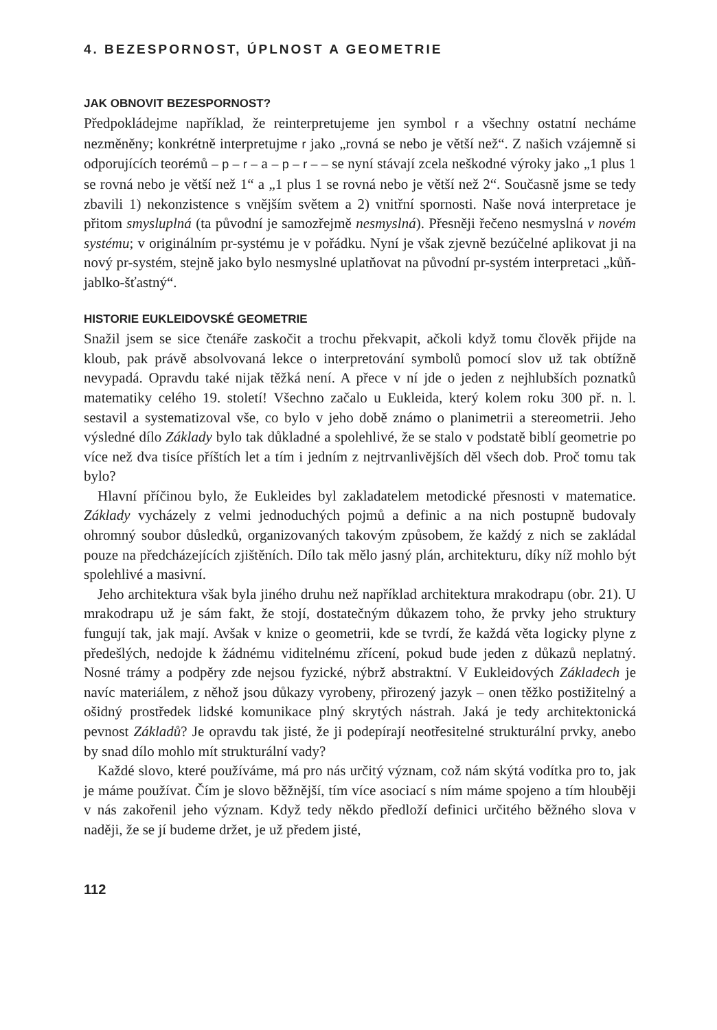4. BEZESPORNOST, ÚPLNOST A GEOMETRIE
JAK OBNOVIT BEZESPORNOST?
Předpokládejme například, že reinterpretujeme jen symbol r a všechny ostatní necháme nezměněny; konkrétně interpretujme r jako „rovná se nebo je větší než“. Z našich vzájemně si odporujících teorémů – p – r – a – p – r – – se nyní stávají zcela neškodné výroky jako „1 plus 1 se rovná nebo je větší než 1“ a „1 plus 1 se rovná nebo je větší než 2“. Současně jsme se tedy zbavili 1) nekonzistence s vnějším světem a 2) vnitřní spornosti. Naše nová interpretace je přitom smysluplná (ta původní je samozřejmě nesmyslná). Přesněji řečeno nesmyslná v novém systému; v originálním pr-systému je v pořádku. Nyní je však zjevně bezúčelné aplikovat ji na nový pr-systém, stejně jako bylo nesmyslné uplatňovat na původní pr-systém interpretaci „kůň-jablko-šťastný“.
HISTORIE EUKLEIDOVSKÉ GEOMETRIE
Snažil jsem se sice čtenáře zaskočit a trochu překvapit, ačkoli když tomu člověk přijde na kloub, pak právě absolvovaná lekce o interpretování symbolů pomocí slov už tak obtížně nevypadá. Opravdu také nijak těžká není. A přece v ní jde o jeden z nejhlubších poznatků matematiky celého 19. století! Všechno začalo u Eukleida, který kolem roku 300 př. n. l. sestavil a systematizoval vše, co bylo v jeho době známo o planimetrii a stereometrii. Jeho výsledné dílo Základy bylo tak důkladné a spolehlivé, že se stalo v podstatě biblí geometrie po více než dva tisíce příštích let a tím i jedním z nejtrvanlivějších děl všech dob. Proč tomu tak bylo?
Hlavní příčinou bylo, že Eukleides byl zakladatelem metodické přesnosti v matematice. Základy vycházely z velmi jednoduchých pojmů a definic a na nich postupně budovaly ohromný soubor důsledků, organizovaných takovým způsobem, že každý z nich se zakládal pouze na předcházejících zjištěních. Dílo tak mělo jasný plán, architekturu, díky níž mohlo být spolehlivé a masivní.
Jeho architektura však byla jiného druhu než například architektura mrakodrapu (obr. 21). U mrakodrapu už je sám fakt, že stojí, dostatečným důkazem toho, že prvky jeho struktury fungují tak, jak mají. Avšak v knize o geometrii, kde se tvrdí, že každá věta logicky plyne z předešlých, nedojde k žádnému viditelnému zřícení, pokud bude jeden z důkazů neplatný. Nosné trámy a podpěry zde nejsou fyzické, nýbrž abstraktní. V Eukleidových Základech je navíc materiálem, z něhož jsou důkazy vyrobeny, přirozený jazyk – onen těžko postižitelný a ošidný prostředek lidské komunikace plný skrytých nástrah. Jaká je tedy architektonická pevnost Základů? Je opravdu tak jisté, že ji podepírají neotřesitelné strukturální prvky, anebo by snad dílo mohlo mít strukturální vady?
Každé slovo, které používáme, má pro nás určitý význam, což nám skýtá vodítka pro to, jak je máme používat. Čím je slovo běžnější, tím více asociací s ním máme spojeno a tím hlouběji v nás zakořenil jeho význam. Když tedy někdo předloží definici určitého běžného slova v naději, že se jí budeme držet, je už předem jisté,
112